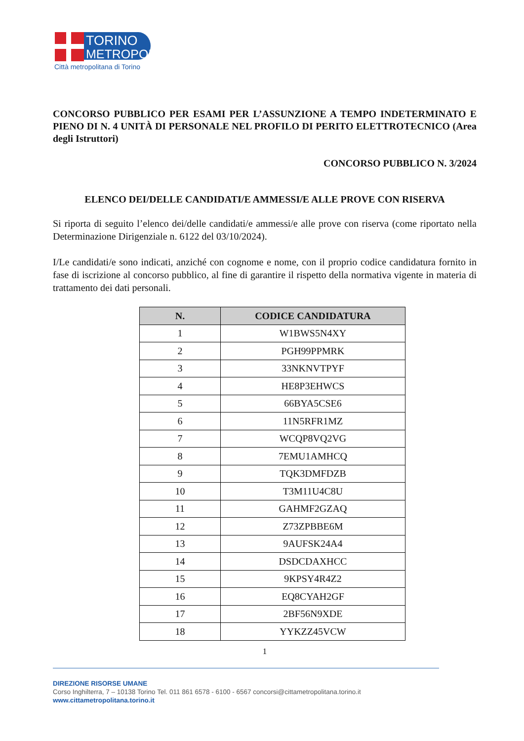TORINO
METROPOLI
Città metropolitana di Torino
CONCORSO PUBBLICO PER ESAMI PER L’ASSUNZIONE A TEMPO INDETERMINATO E PIENO DI N. 4 UNITÀ DI PERSONALE NEL PROFILO DI PERITO ELETTROTECNICO (Area degli Istruttori)
CONCORSO PUBBLICO N. 3/2024
ELENCO DEI/DELLE CANDIDATI/E AMMESSI/E ALLE PROVE CON RISERVA
Si riporta di seguito l’elenco dei/delle candidati/e ammessi/e alle prove con riserva (come riportato nella Determinazione Dirigenziale n. 6122 del 03/10/2024).
I/Le candidati/e sono indicati, anziché con cognome e nome, con il proprio codice candidatura fornito in fase di iscrizione al concorso pubblico, al fine di garantire il rispetto della normativa vigente in materia di trattamento dei dati personali.
| N. | CODICE CANDIDATURA |
| --- | --- |
| 1 | W1BWS5N4XY |
| 2 | PGH99PPMRK |
| 3 | 33NKNVTPYF |
| 4 | HE8P3EHWCS |
| 5 | 66BYA5CSE6 |
| 6 | 11N5RFR1MZ |
| 7 | WCQP8VQ2VG |
| 8 | 7EMU1AMHCQ |
| 9 | TQK3DMFDZB |
| 10 | T3M11U4C8U |
| 11 | GAHMF2GZAQ |
| 12 | Z73ZPBBE6M |
| 13 | 9AUFSK24A4 |
| 14 | DSDCDAXHCC |
| 15 | 9KPSY4R4Z2 |
| 16 | EQ8CYAH2GF |
| 17 | 2BF56N9XDE |
| 18 | YYKZZ45VCW |
1
DIREZIONE RISORSE UMANE
Corso Inghilterra, 7 – 10138 Torino Tel. 011 861 6578 - 6100 - 6567 concorsi@cittametropolitana.torino.it
www.cittametropolitana.torino.it